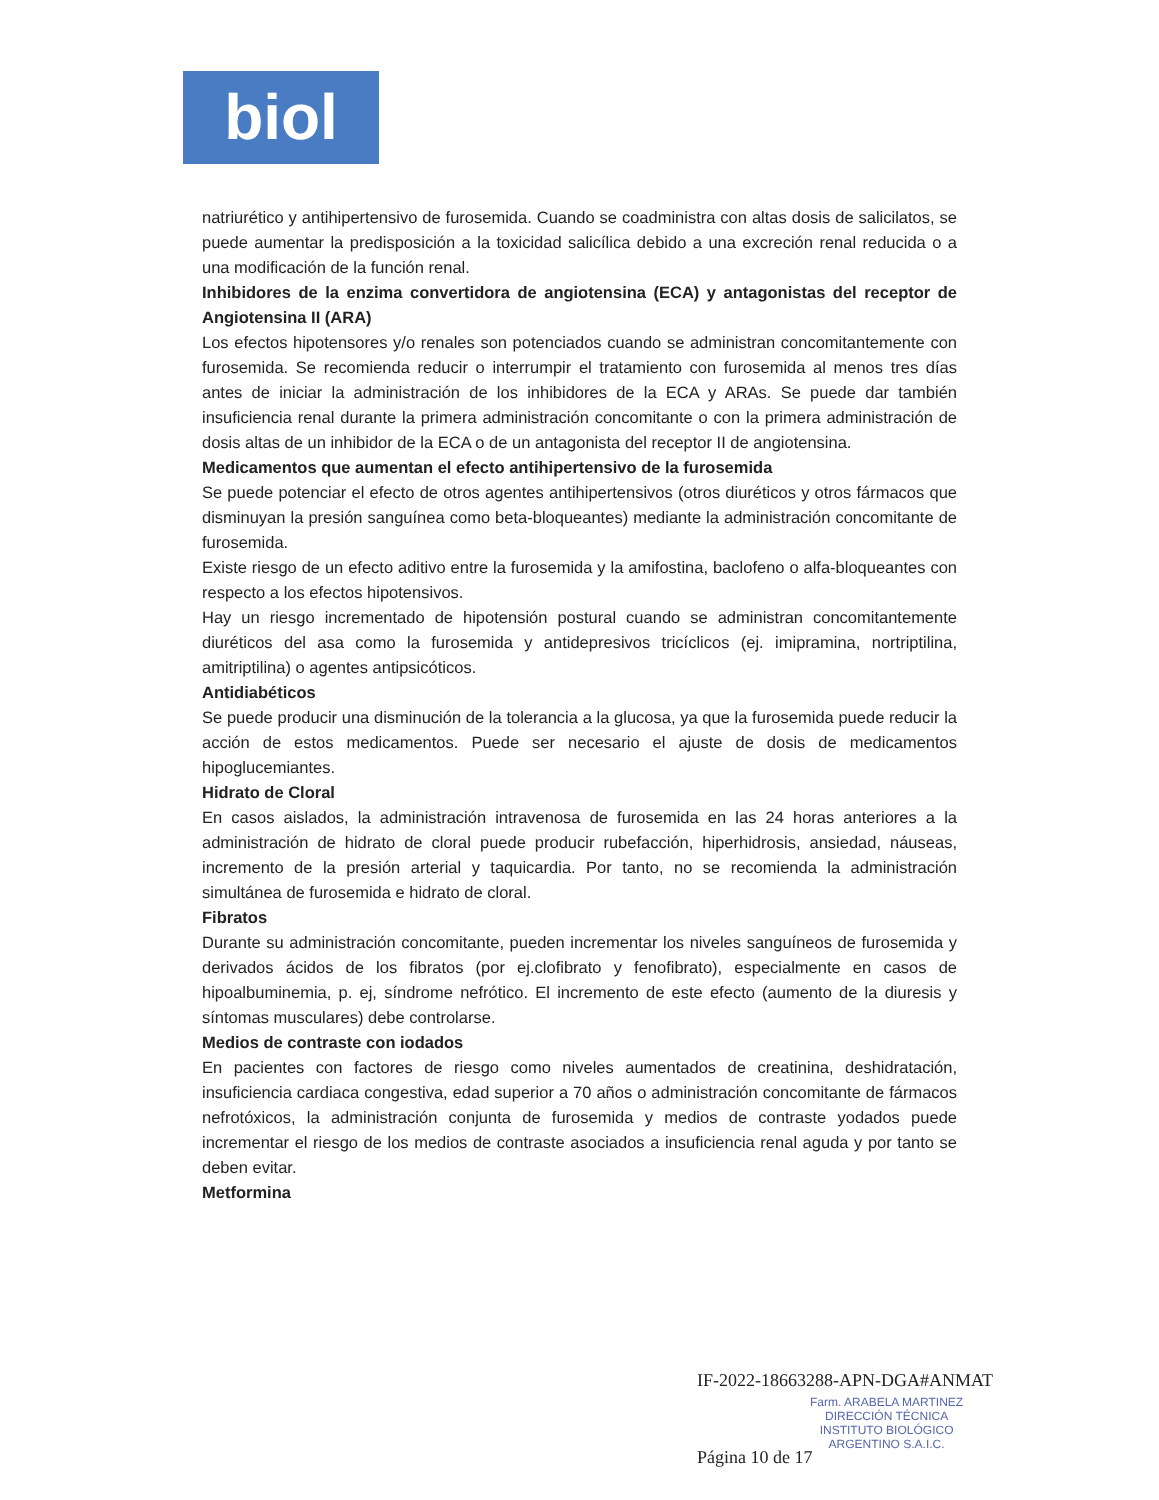biol
natriurético y antihipertensivo de furosemida. Cuando se coadministra con altas dosis de salicilatos, se puede aumentar la predisposición a la toxicidad salicílica debido a una excreción renal reducida o a una modificación de la función renal.
Inhibidores de la enzima convertidora de angiotensina (ECA) y antagonistas del receptor de Angiotensina II (ARA)
Los efectos hipotensores y/o renales son potenciados cuando se administran concomitantemente con furosemida. Se recomienda reducir o interrumpir el tratamiento con furosemida al menos tres días antes de iniciar la administración de los inhibidores de la ECA y ARAs. Se puede dar también insuficiencia renal durante la primera administración concomitante o con la primera administración de dosis altas de un inhibidor de la ECA o de un antagonista del receptor II de angiotensina.
Medicamentos que aumentan el efecto antihipertensivo de la furosemida
Se puede potenciar el efecto de otros agentes antihipertensivos (otros diuréticos y otros fármacos que disminuyan la presión sanguínea como beta-bloqueantes) mediante la administración concomitante de furosemida.
Existe riesgo de un efecto aditivo entre la furosemida y la amifostina, baclofeno o alfa-bloqueantes con respecto a los efectos hipotensivos.
Hay un riesgo incrementado de hipotensión postural cuando se administran concomitantemente diuréticos del asa como la furosemida y antidepresivos tricíclicos (ej. imipramina, nortriptilina, amitriptilina) o agentes antipsicóticos.
Antidiabéticos
Se puede producir una disminución de la tolerancia a la glucosa, ya que la furosemida puede reducir la acción de estos medicamentos. Puede ser necesario el ajuste de dosis de medicamentos hipoglucemiantes.
Hidrato de Cloral
En casos aislados, la administración intravenosa de furosemida en las 24 horas anteriores a la administración de hidrato de cloral puede producir rubefacción, hiperhidrosis, ansiedad, náuseas, incremento de la presión arterial y taquicardia. Por tanto, no se recomienda la administración simultánea de furosemida e hidrato de cloral.
Fibratos
Durante su administración concomitante, pueden incrementar los niveles sanguíneos de furosemida y derivados ácidos de los fibratos (por ej.clofibrato y fenofibrato), especialmente en casos de hipoalbuminemia, p. ej, síndrome nefrótico. El incremento de este efecto (aumento de la diuresis y síntomas musculares) debe controlarse.
Medios de contraste con iodados
En pacientes con factores de riesgo como niveles aumentados de creatinina, deshidratación, insuficiencia cardiaca congestiva, edad superior a 70 años o administración concomitante de fármacos nefrotóxicos, la administración conjunta de furosemida y medios de contraste yodados puede incrementar el riesgo de los medios de contraste asociados a insuficiencia renal aguda y por tanto se deben evitar.
Metformina
IF-2022-18663288-APN-DGA#ANMAT
Farm. ARABELA MARTINEZ
DIRECCIÓN TÉCNICA
INSTITUTO BIOLÓGICO
ARGENTINO S.A.I.C.
Página 10 de 17